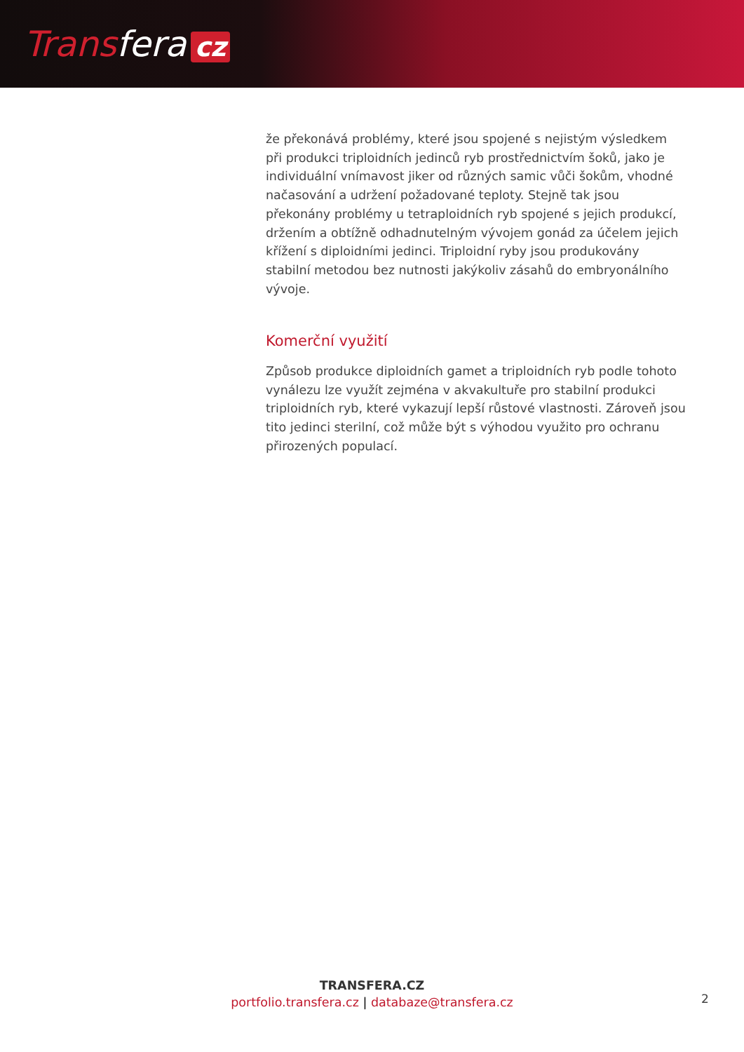Transfera cz
že překonává problémy, které jsou spojené s nejistým výsledkem při produkci triploidních jedinců ryb prostřednictvím šoků, jako je individuální vnímavost jiker od různých samic vůči šokům, vhodné načasování a udržení požadované teploty. Stejně tak jsou překonány problémy u tetraploidních ryb spojené s jejich produkcí, držením a obtížně odhadnutelným vývojem gonád za účelem jejich křížení s diploidními jedinci. Triploidní ryby jsou produkovány stabilní metodou bez nutnosti jakýkoliv zásahů do embryonálního vývoje.
Komerční využití
Způsob produkce diploidních gamet a triploidních ryb podle tohoto vynálezu lze využít zejména v akvakultuře pro stabilní produkci triploidních ryb, které vykazují lepší růstové vlastnosti. Zároveň jsou tito jedinci sterilní, což může být s výhodou využito pro ochranu přirozených populací.
TRANSFERA.CZ
portfolio.transfera.cz | databaze@transfera.cz
2